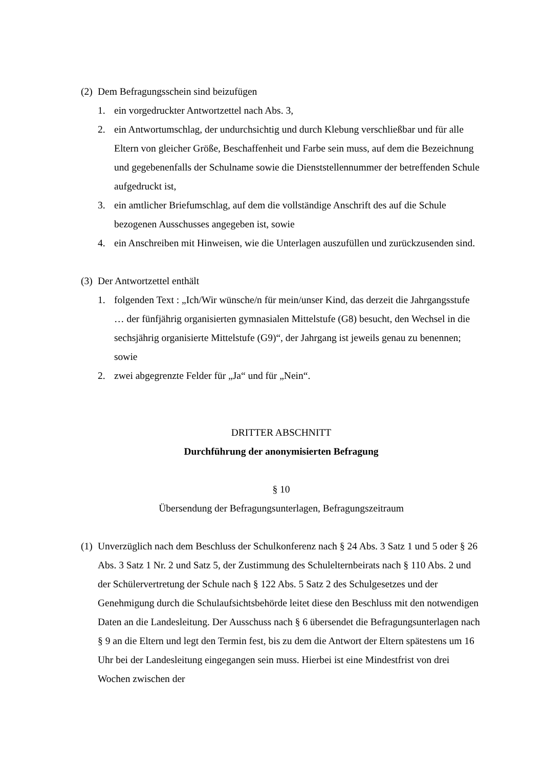(2) Dem Befragungsschein sind beizufügen
1. ein vorgedruckter Antwortzettel nach Abs. 3,
2. ein Antwortumschlag, der undurchsichtig und durch Klebung verschließbar und für alle Eltern von gleicher Größe, Beschaffenheit und Farbe sein muss, auf dem die Bezeichnung und gegebenenfalls der Schulname sowie die Dienststellennummer der betreffenden Schule aufgedruckt ist,
3. ein amtlicher Briefumschlag, auf dem die vollständige Anschrift des auf die Schule bezogenen Ausschusses angegeben ist, sowie
4. ein Anschreiben mit Hinweisen, wie die Unterlagen auszufüllen und zurückzusenden sind.
(3) Der Antwortzettel enthält
1. folgenden Text : „Ich/Wir wünsche/n für mein/unser Kind, das derzeit die Jahrgangsstufe … der fünfjährig organisierten gymnasialen Mittelstufe (G8) besucht, den Wechsel in die sechsjährig organisierte Mittelstufe (G9)“, der Jahrgang ist jeweils genau zu benennen; sowie
2. zwei abgegrenzte Felder für „Ja“ und für „Nein“.
DRITTER ABSCHNITT
Durchführung der anonymisierten Befragung
§ 10
Übersendung der Befragungsunterlagen, Befragungszeitraum
(1) Unverzüglich nach dem Beschluss der Schulkonferenz nach § 24 Abs. 3 Satz 1 und 5 oder § 26 Abs. 3 Satz 1 Nr. 2 und Satz 5, der Zustimmung des Schulelternbeirats nach § 110 Abs. 2 und der Schülervertretung der Schule nach § 122 Abs. 5 Satz 2 des Schulgesetzes und der Genehmigung durch die Schulaufsichtsbehörde leitet diese den Beschluss mit den notwendigen Daten an die Landesleitung. Der Ausschuss nach § 6 übersendet die Befragungsunterlagen nach § 9 an die Eltern und legt den Termin fest, bis zu dem die Antwort der Eltern spätestens um 16 Uhr bei der Landesleitung eingegangen sein muss. Hierbei ist eine Mindestfrist von drei Wochen zwischen der